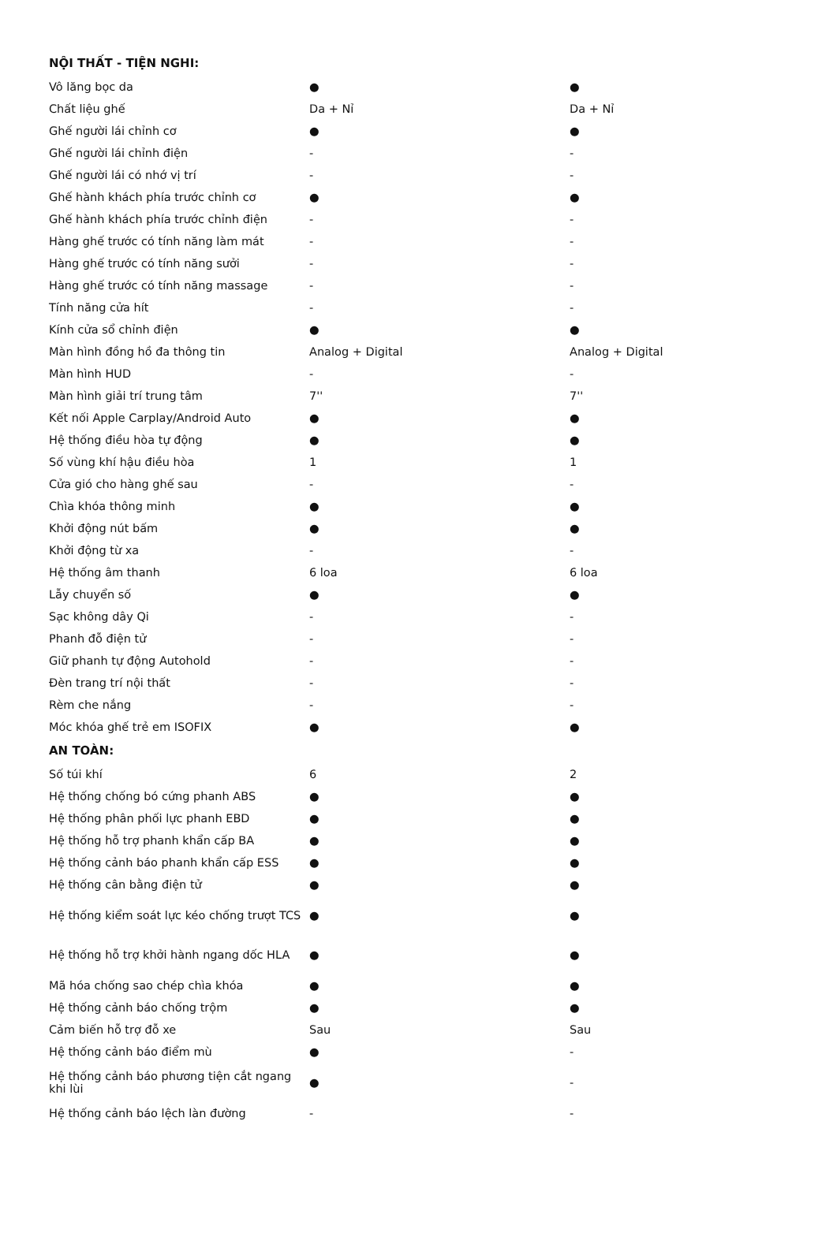| NỘI THẤT - TIỆN NGHI: | | |
| --- | --- | --- |
| Vô lăng bọc da | ● | ● |
| Chất liệu ghế | Da + Nỉ | Da + Nỉ |
| Ghế người lái chỉnh cơ | ● | ● |
| Ghế người lái chỉnh điện | - | - |
| Ghế người lái có nhớ vị trí | - | - |
| Ghế hành khách phía trước chỉnh cơ | ● | ● |
| Ghế hành khách phía trước chỉnh điện | - | - |
| Hàng ghế trước có tính năng làm mát | - | - |
| Hàng ghế trước có tính năng sưởi | - | - |
| Hàng ghế trước có tính năng massage | - | - |
| Tính năng cửa hít | - | - |
| Kính cửa sổ chỉnh điện | ● | ● |
| Màn hình đồng hồ đa thông tin | Analog + Digital | Analog + Digital |
| Màn hình HUD | - | - |
| Màn hình giải trí trung tâm | 7'' | 7'' |
| Kết nối Apple Carplay/Android Auto | ● | ● |
| Hệ thống điều hòa tự động | ● | ● |
| Số vùng khí hậu điều hòa | 1 | 1 |
| Cửa gió cho hàng ghế sau | - | - |
| Chìa khóa thông minh | ● | ● |
| Khởi động nút bấm | ● | ● |
| Khởi động từ xa | - | - |
| Hệ thống âm thanh | 6 loa | 6 loa |
| Lẫy chuyển số | ● | ● |
| Sạc không dây Qi | - | - |
| Phanh đỗ điện tử | - | - |
| Giữ phanh tự động Autohold | - | - |
| Đèn trang trí nội thất | - | - |
| Rèm che nắng | - | - |
| Móc khóa ghế trẻ em ISOFIX | ● | ● |
| AN TOÀN: | | |
| Số túi khí | 6 | 2 |
| Hệ thống chống bó cứng phanh ABS | ● | ● |
| Hệ thống phân phối lực phanh EBD | ● | ● |
| Hệ thống hỗ trợ phanh khẩn cấp BA | ● | ● |
| Hệ thống cảnh báo phanh khẩn cấp ESS | ● | ● |
| Hệ thống cân bằng điện tử | ● | ● |
| Hệ thống kiểm soát lực kéo chống trượt TCS | ● | ● |
| Hệ thống hỗ trợ khởi hành ngang dốc HLA | ● | ● |
| Mã hóa chống sao chép chìa khóa | ● | ● |
| Hệ thống cảnh báo chống trộm | ● | ● |
| Cảm biến hỗ trợ đỗ xe | Sau | Sau |
| Hệ thống cảnh báo điểm mù | ● | - |
| Hệ thống cảnh báo phương tiện cắt ngang khi lùi | ● | - |
| Hệ thống cảnh báo lệch làn đường | - | - |